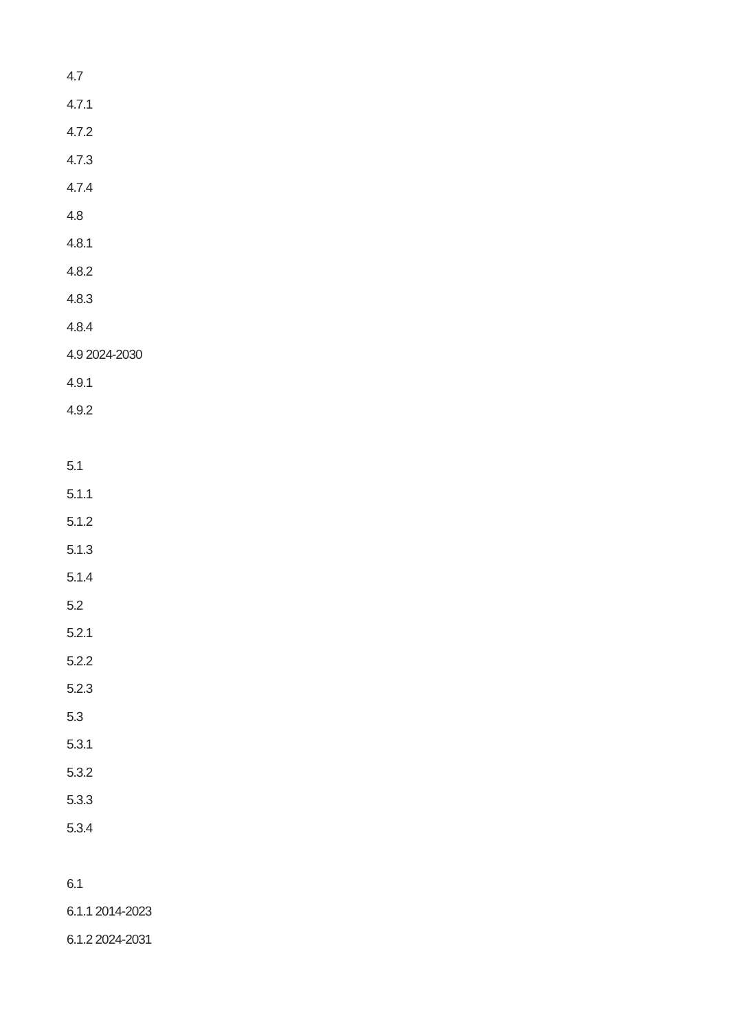4.7
4.7.1
4.7.2
4.7.3
4.7.4
4.8
4.8.1
4.8.2
4.8.3
4.8.4
4.9 2024-2030
4.9.1
4.9.2
5.1
5.1.1
5.1.2
5.1.3
5.1.4
5.2
5.2.1
5.2.2
5.2.3
5.3
5.3.1
5.3.2
5.3.3
5.3.4
6.1
6.1.1 2014-2023
6.1.2 2024-2031